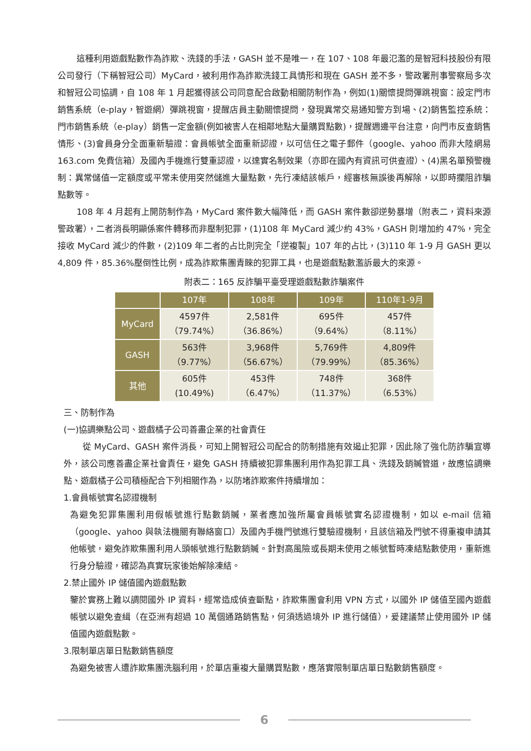這種利用遊戲點數作為詐欺、洗錢的手法，GASH 並不是唯一，在 107、108 年最氾濫的是智冠科技股份有限公司發行（下稱智冠公司）MyCard，被利用作為詐欺洗錢工具情形和現在 GASH 差不多，警政署刑事警察局多次和智冠公司協調，自 108 年 1 月起獲得該公司同意配合啟動相關防制作為，例如(1)關懷提問彈跳視窗：設定門市銷售系統（e-play，智遊網）彈跳視窗，提醒店員主動關懷提問，發現異常交易通知警方到場、(2)銷售監控系統：門市銷售系統（e-play）銷售一定金額(例如被害人在相鄰地點大量購買點數)，提醒週邊平台注意，向門市反查銷售情形、(3)會員身分全面重新驗證：會員帳號全面重新認證，以可信任之電子郵件（google、yahoo 而非大陸網易 163.com 免費信箱）及國內手機進行雙重認證，以達實名制效果（亦即在國內有資訊可供查證）、(4)黑名單預警機制：異常儲值一定額度或平常未使用突然儲進大量點數，先行凍結該帳戶，經審核無誤後再解除，以即時攔阻詐騙點數等。
108 年 4 月起有上開防制作為，MyCard 案件數大幅降低，而 GASH 案件數卻逆勢暴增（附表二，資料來源警政署），二者消長明顯係案件轉移而非壓制犯罪，(1)108 年 MyCard 減少約 43%，GASH 則增加約 47%，完全接收 MyCard 減少的件數，(2)109 年二者的占比則完全「逆複製」107 年的占比，(3)110 年 1-9 月 GASH 更以 4,809 件，85.36%壓倒性比例，成為詐欺集團青睞的犯罪工具，也是遊戲點數濫訴最大的來源。
附表二：165 反詐騙平臺受理遊戲點數詐騙案件
| | 107年 | 108年 | 109年 | 110年1-9月 |
| --- | --- | --- | --- | --- |
| MyCard | 4597件 （79.74%） | 2,581件 （36.86%） | 695件 （9.64%） | 457件 （8.11%） |
| GASH | 563件 （9.77%） | 3,968件 （56.67%） | 5,769件 （79.99%） | 4,809件 （85.36%） |
| 其他 | 605件 (10.49%) | 453件 （6.47%） | 748件 （11.37%） | 368件 （6.53%） |
三、防制作為
(一)協調樂點公司、遊戲橘子公司善盡企業的社會責任
從 MyCard、GASH 案件消長，可知上開智冠公司配合的防制措施有效遏止犯罪，因此除了強化防詐騙宣導外，該公司應善盡企業社會責任，避免 GASH 持續被犯罪集團利用作為犯罪工具、洗錢及銷贓管道，故應協調樂點、遊戲橘子公司積極配合下列相關作為，以防堵詐欺案件持續增加：
1.會員帳號實名認證機制
為避免犯罪集團利用假帳號進行點數銷贓，業者應加強所屬會員帳號實名認證機制，如以 e-mail 信箱（google、yahoo 與執法機關有聯絡窗口）及國內手機門號進行雙驗證機制，且該信箱及門號不得重複申請其他帳號，避免詐欺集團利用人頭帳號進行點數銷贓。針對高風險或長期未使用之帳號暫時凍結點數使用，重新進行身分驗證，確認為真實玩家後始解除凍結。
2.禁止國外 IP 儲值國內遊戲點數
鑒於實務上難以調閱國外 IP 資料，經常造成偵查斷點，詐欺集團會利用 VPN 方式，以國外 IP 儲值至國內遊戲帳號以避免查緝（在亞洲有超過 10 萬個通路銷售點，何須透過境外 IP 進行儲值），爰建議禁止使用國外 IP 儲值國內遊戲點數。
3.限制單店單日點數銷售額度
為避免被害人遭詐欺集團洗腦利用，於單店重複大量購買點數，應落實限制單店單日點數銷售額度。
6